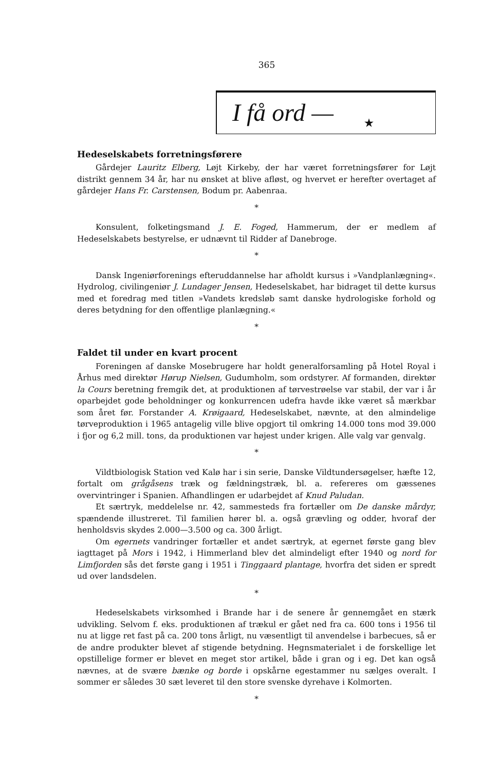365
I få ord — ★
Hedeselskabets forretningsførere
Gårdejer Lauritz Elberg, Løjt Kirkeby, der har været forretningsfører for Løjt distrikt gennem 34 år, har nu ønsket at blive afløst, og hvervet er herefter overtaget af gårdejer Hans Fr. Carstensen, Bodum pr. Aabenraa.
*
Konsulent, folketingsmand J. E. Foged, Hammerum, der er medlem af Hedeselskabets bestyrelse, er udnævnt til Ridder af Danebroge.
*
Dansk Ingeniørforenings efteruddannelse har afholdt kursus i »Vandplanlægning«. Hydrolog, civilingeniør J. Lundager Jensen, Hedeselskabet, har bidraget til dette kursus med et foredrag med titlen »Vandets kredsløb samt danske hydrologiske forhold og deres betydning for den offentlige planlægning.«
*
Faldet til under en kvart procent
Foreningen af danske Mosebrugere har holdt generalforsamling på Hotel Royal i Århus med direktør Hørup Nielsen, Gudumholm, som ordstyrer. Af formanden, direktør la Cours beretning fremgik det, at produktionen af tørvestrøelse var stabil, der var i år oparbejdet gode beholdninger og konkurrencen udefra havde ikke været så mærkbar som året før. Forstander A. Krøigaard, Hedeselskabet, nævnte, at den almindelige tørveproduktion i 1965 antagelig ville blive opgjort til omkring 14.000 tons mod 39.000 i fjor og 6,2 mill. tons, da produktionen var højest under krigen. Alle valg var genvalg.
*
Vildtbiologisk Station ved Kalø har i sin serie, Danske Vildtundersøgelser, hæfte 12, fortalt om grågåsens træk og fældningstræk, bl. a. refereres om gæssenes overvintringer i Spanien. Afhandlingen er udarbejdet af Knud Paludan.
Et særtryk, meddelelse nr. 42, sammesteds fra fortæller om De danske mårdyr, spændende illustreret. Til familien hører bl. a. også grævling og odder, hvoraf der henholdsvis skydes 2.000—3.500 og ca. 300 årligt.
Om egernets vandringer fortæller et andet særtryk, at egernet første gang blev iagttaget på Mors i 1942, i Himmerland blev det almindeligt efter 1940 og nord for Limfjorden sås det første gang i 1951 i Tinggaard plantage, hvorfra det siden er spredt ud over landsdelen.
*
Hedeselskabets virksomhed i Brande har i de senere år gennemgået en stærk udvikling. Selvom f. eks. produktionen af trækul er gået ned fra ca. 600 tons i 1956 til nu at ligge ret fast på ca. 200 tons årligt, nu væsentligt til anvendelse i barbecues, så er de andre produkter blevet af stigende betydning. Hegnsmaterialet i de forskellige let opstillelige former er blevet en meget stor artikel, både i gran og i eg. Det kan også nævnes, at de svære bænke og borde i opskårne egestammer nu sælges overalt. I sommer er således 30 sæt leveret til den store svenske dyrehave i Kolmorten.
*